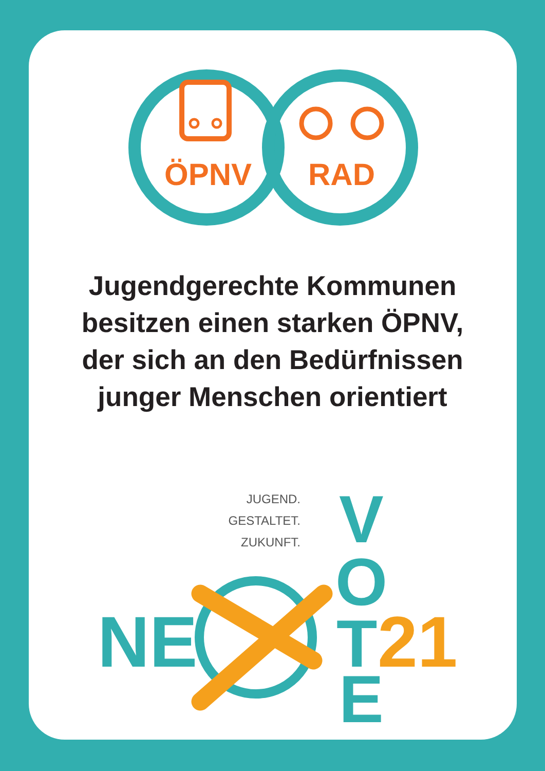ÖPNV
RAD
Jugendgerechte Kommunen
besitzen einen starken ÖPNV,
der sich an den Bedürfnissen
junger Menschen orientiert
JUGEND.
GESTALTET.
ZUKUNFT.
NE
V
O
T
E
21